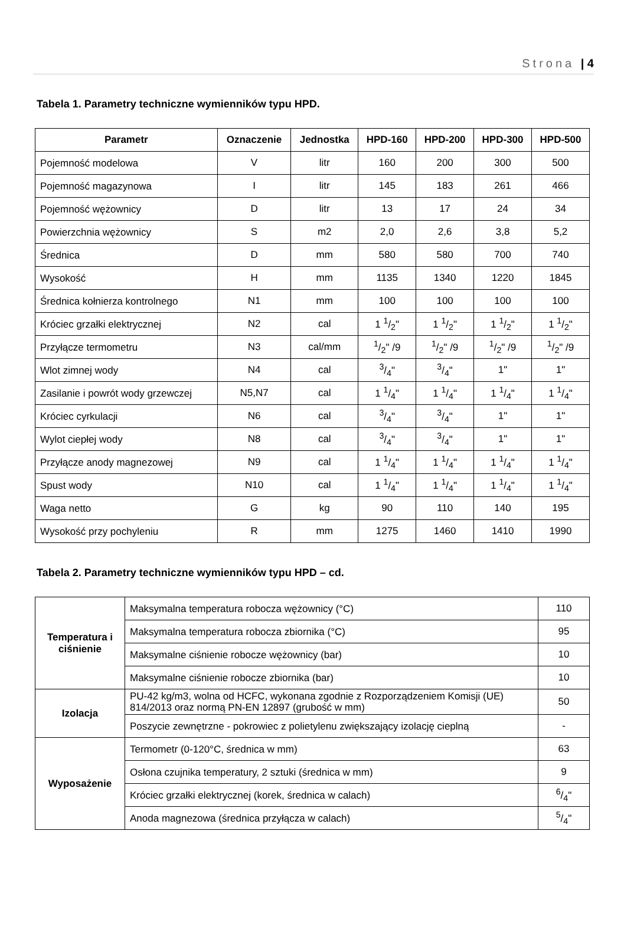Strona | 4
Tabela 1. Parametry techniczne wymienników typu HPD.
| Parametr | Oznaczenie | Jednostka | HPD-160 | HPD-200 | HPD-300 | HPD-500 |
| --- | --- | --- | --- | --- | --- | --- |
| Pojemność modelowa | V | litr | 160 | 200 | 300 | 500 |
| Pojemność magazynowa | I | litr | 145 | 183 | 261 | 466 |
| Pojemność wężownicy | D | litr | 13 | 17 | 24 | 34 |
| Powierzchnia wężownicy | S | m2 | 2,0 | 2,6 | 3,8 | 5,2 |
| Średnica | D | mm | 580 | 580 | 700 | 740 |
| Wysokość | H | mm | 1135 | 1340 | 1220 | 1845 |
| Średnica kołnierza kontrolnego | N1 | mm | 100 | 100 | 100 | 100 |
| Króciec grzałki elektrycznej | N2 | cal | 1 1/2" | 1 1/2" | 1 1/2" | 1 1/2" |
| Przyłącze termometru | N3 | cal/mm | 1/2" /9 | 1/2" /9 | 1/2" /9 | 1/2" /9 |
| Wlot zimnej wody | N4 | cal | 3/4" | 3/4" | 1" | 1" |
| Zasilanie i powrót wody grzewczej | N5,N7 | cal | 1 1/4" | 1 1/4" | 1 1/4" | 1 1/4" |
| Króciec cyrkulacji | N6 | cal | 3/4" | 3/4" | 1" | 1" |
| Wylot ciepłej wody | N8 | cal | 3/4" | 3/4" | 1" | 1" |
| Przyłącze anody magnezowej | N9 | cal | 1 1/4" | 1 1/4" | 1 1/4" | 1 1/4" |
| Spust wody | N10 | cal | 1 1/4" | 1 1/4" | 1 1/4" | 1 1/4" |
| Waga netto | G | kg | 90 | 110 | 140 | 195 |
| Wysokość przy pochyleniu | R | mm | 1275 | 1460 | 1410 | 1990 |
Tabela 2. Parametry techniczne wymienników typu HPD – cd.
| Temperatura i ciśnienie | Maksymalna temperatura robocza wężownicy (°C) | 110 |
| | Maksymalna temperatura robocza zbiornika (°C) | 95 |
| | Maksymalne ciśnienie robocze wężownicy (bar) | 10 |
| | Maksymalne ciśnienie robocze zbiornika (bar) | 10 |
| Izolacja | PU-42 kg/m3, wolna od HCFC, wykonana zgodnie z Rozporządzeniem Komisji (UE) 814/2013 oraz normą PN-EN 12897 (grubość w mm) | 50 |
| | Poszycie zewnętrzne - pokrowiec z polietylenu zwiększający izolację cieplną | - |
| Wyposażenie | Termometr (0-120°C, średnica w mm) | 63 |
| | Osłona czujnika temperatury, 2 sztuki (średnica w mm) | 9 |
| | Króciec grzałki elektrycznej (korek, średnica w calach) | 6/4" |
| | Anoda magnezowa (średnica przyłącza w calach) | 5/4" |